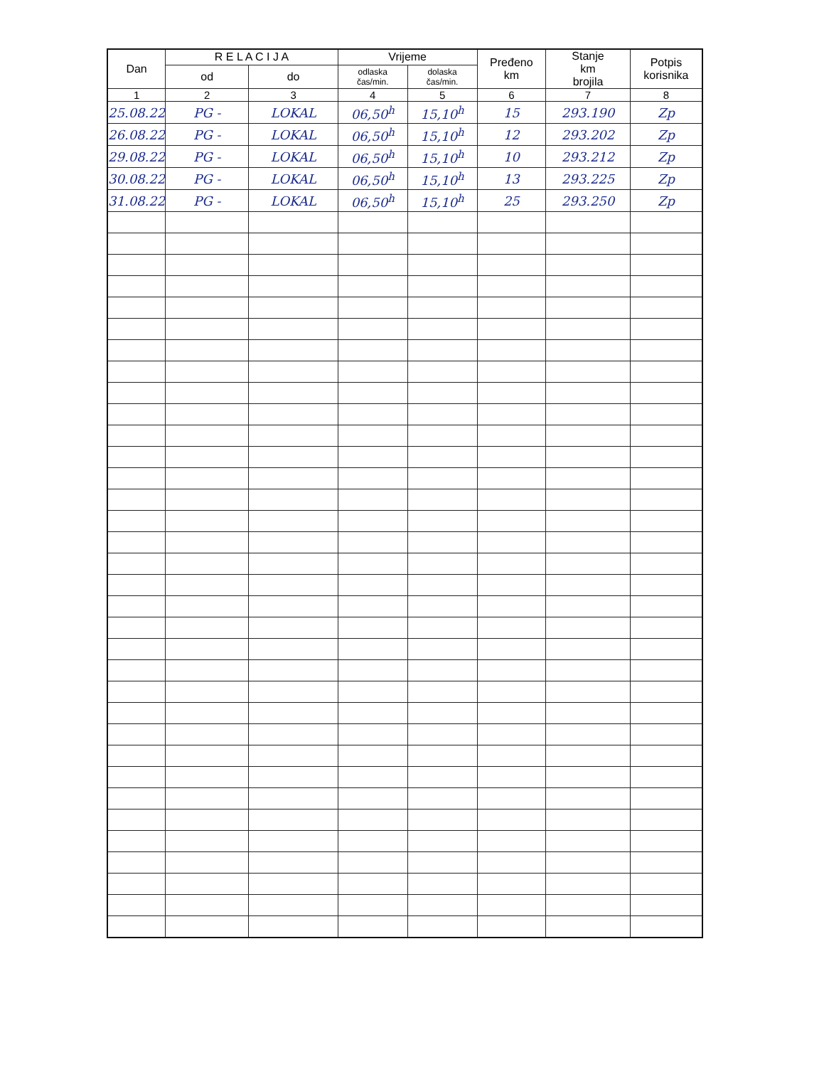| Dan | R E L A C I J A | | Vrijeme | | Pređeno km | Stanje km brojila | Potpis korisnika |
| --- | --- | --- | --- | --- | --- | --- | --- |
| | od | do | odlaska čas/min. | dolaska čas/min. | | | |
| 1 | 2 | 3 | 4 | 5 | 6 | 7 | 8 |
| 25.08.22 | PG - | LOKAL | 06,50<sup>h</sup> | 15,10<sup>h</sup> | 15 | 293.190 | Zp |
| 26.08.22 | PG - | LOKAL | 06,50<sup>h</sup> | 15,10<sup>h</sup> | 12 | 293.202 | Zp |
| 29.08.22 | PG - | LOKAL | 06,50<sup>h</sup> | 15,10<sup>h</sup> | 10 | 293.212 | Zp |
| 30.08.22 | PG - | LOKAL | 06,50<sup>h</sup> | 15,10<sup>h</sup> | 13 | 293.225 | Zp |
| 31.08.22 | PG - | LOKAL | 06,50<sup>h</sup> | 15,10<sup>h</sup> | 25 | 293.250 | Zp |